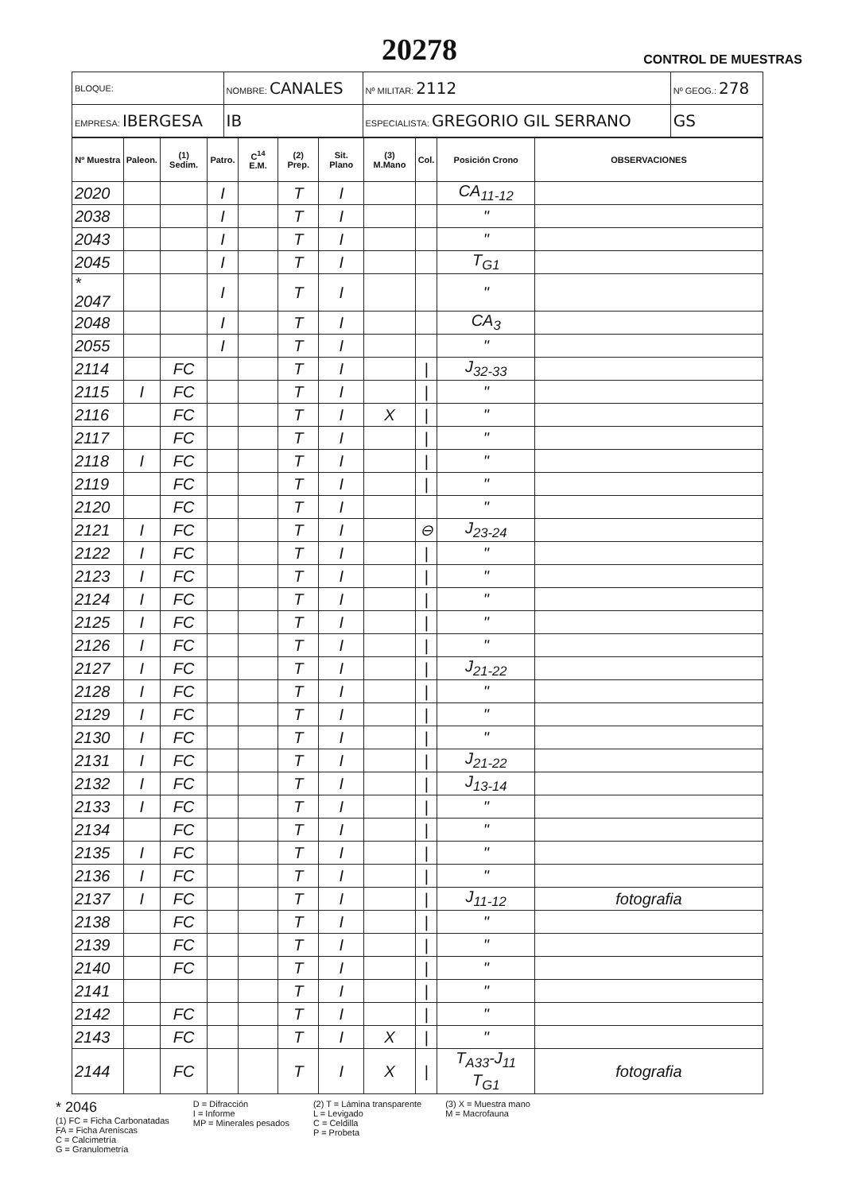20278
CONTROL DE MUESTRAS
| BLOQUE: | NOMBRE: CANALES | | Nº MILITAR: 2112 | Nº GEOG.: 278 |
| EMPRESA: IBERGESA | IB | ESPECIALISTA: GREGORIO GIL SERRANO | | GS |
| Nº Muestra | Paleon. | (1) Sedim. | Patro. | C<sup>14</sup> E.M. | (2) Prep. | Sit. Plano | (3) M.Mano | Col. | Posición Crono | OBSERVACIONES |
| --- | --- | --- | --- | --- | --- | --- | --- | --- | --- | --- |
| 2020 | | | I | | T | I | | | CA<sub>11-12</sub> | |
| 2038 | | | I | | T | I | | | " | |
| 2043 | | | I | | T | I | | | " | |
| 2045 | | | I | | T | I | | | T<sub>G1</sub> | |
| * 2047 | | | I | | T | I | | | " | |
| 2048 | | | I | | T | I | | | CA<sub>3</sub> | |
| 2055 | | | I | | T | I | | | " | |
| 2114 | | FC | | | T | I | | / | J<sub>32-33</sub> | |
| 2115 | I | FC | | | T | I | | / | " | |
| 2116 | | FC | | | T | I | X | / | " | |
| 2117 | | FC | | | T | I | | / | " | |
| 2118 | I | FC | | | T | I | | / | " | |
| 2119 | | FC | | | T | I | | / | " | |
| 2120 | | FC | | | T | I | | | " | |
| 2121 | I | FC | | | T | I | | ⊖ | J<sub>23-24</sub> | |
| 2122 | I | FC | | | T | I | | / | " | |
| 2123 | I | FC | | | T | I | | / | " | |
| 2124 | I | FC | | | T | I | | / | " | |
| 2125 | I | FC | | | T | I | | / | " | |
| 2126 | I | FC | | | T | I | | / | " | |
| 2127 | I | FC | | | T | I | | / | J<sub>21-22</sub> | |
| 2128 | I | FC | | | T | I | | / | " | |
| 2129 | I | FC | | | T | I | | / | " | |
| 2130 | I | FC | | | T | I | | / | " | |
| 2131 | I | FC | | | T | I | | / | J<sub>21-22</sub> | |
| 2132 | I | FC | | | T | I | | / | J<sub>13-14</sub> | |
| 2133 | I | FC | | | T | I | | / | " | |
| 2134 | | FC | | | T | I | | / | " | |
| 2135 | I | FC | | | T | I | | / | " | |
| 2136 | I | FC | | | T | I | | / | " | |
| 2137 | I | FC | | | T | I | | / | J<sub>11-12</sub> | fotografia |
| 2138 | | FC | | | T | I | | / | " | |
| 2139 | | FC | | | T | I | | / | " | |
| 2140 | | FC | | | T | I | | / | " | |
| 2141 | | | | | T | I | | / | " | |
| 2142 | | FC | | | T | I | | / | " | |
| 2143 | | FC | | | T | I | X | / | " | |
| 2144 | | FC | | | T | I | X | / | T<sub>A33</sub>-J<sub>11</sub> T<sub>G1</sub> | fotografia |
* 2046
(1) FC = Ficha Carbonatadas
FA = Ficha Areniscas
C = Calcimetría
G = Granulometría
D = Difracción
I = Informe
MP = Minerales pesados
(2) T = Lámina transparente
L = Levigado
C = Celdilla
P = Probeta
(3) X = Muestra mano
M = Macrofauna